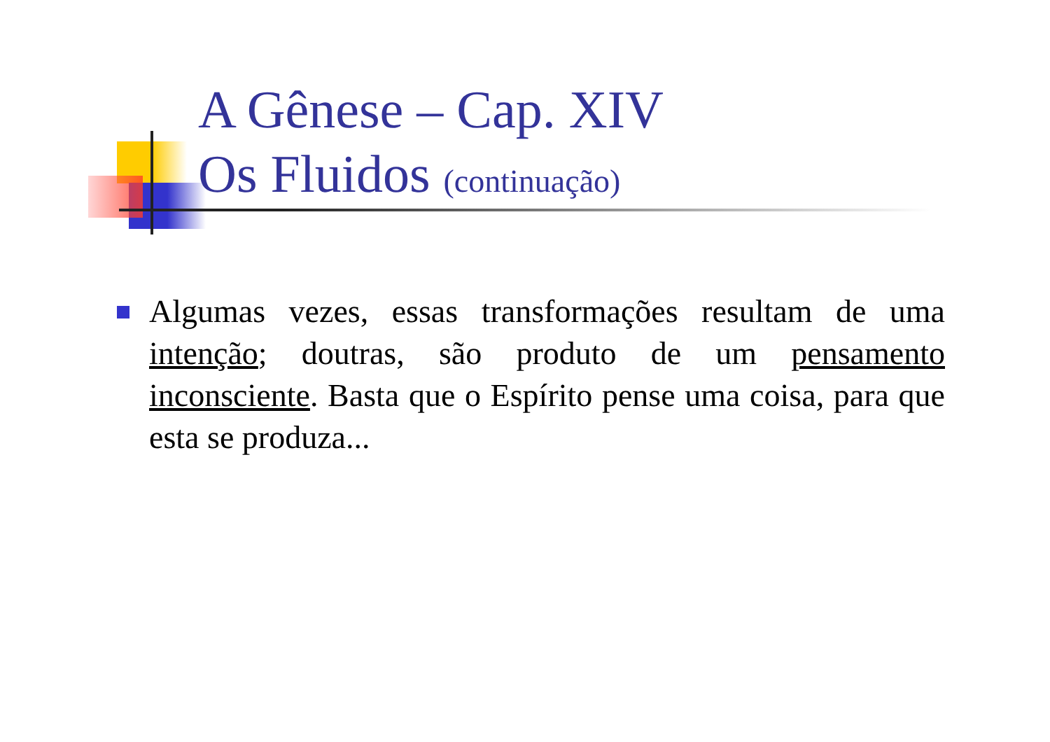A Gênese – Cap. XIV
Os Fluidos (continuação)
Algumas vezes, essas transformações resultam de uma intenção; doutras, são produto de um pensamento inconsciente. Basta que o Espírito pense uma coisa, para que esta se produza...